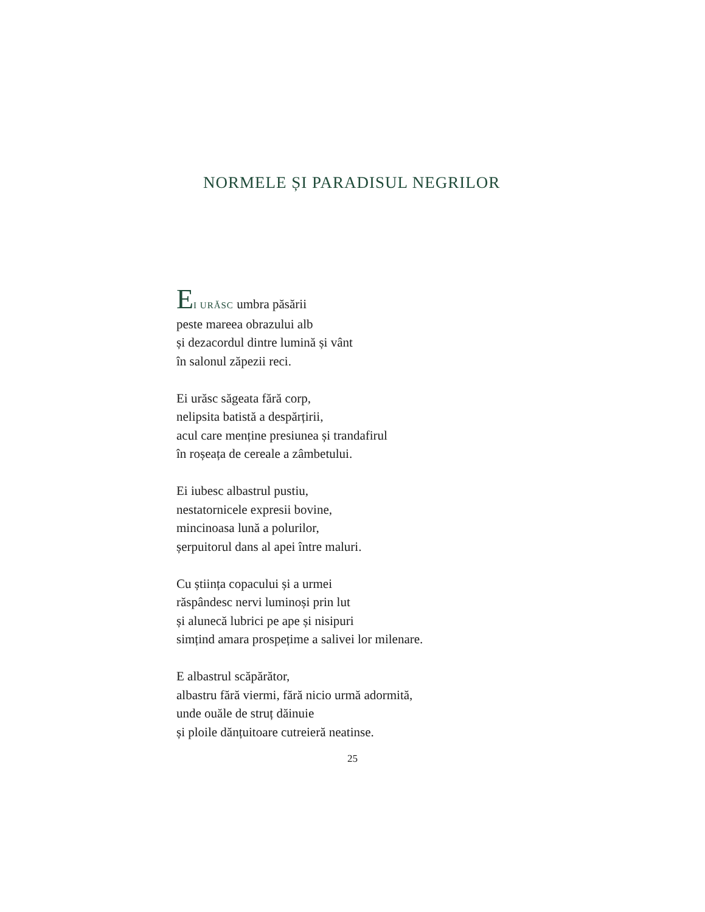NORMELE ȘI PARADISUL NEGRILOR
EI URĂSC umbra păsării
peste mareea obrazului alb
și dezacordul dintre lumină și vânt
în salonul zăpezii reci.
Ei urăsc săgeata fără corp,
nelipsita batistă a despărțirii,
acul care menține presiunea și trandafirul
în roșeața de cereale a zâmbetului.
Ei iubesc albastrul pustiu,
nestatornicele expresii bovine,
mincinoasa lună a polurilor,
șerpuitorul dans al apei între maluri.
Cu știința copacului și a urmei
răspândesc nervi luminoși prin lut
și alunecă lubrici pe ape și nisipuri
simțind amara prospețime a salivei lor milenare.
E albastrul scăpărător,
albastru fără viermi, fără nicio urmă adormită,
unde ouăle de struț dăinuie
și ploile dănțuitoare cutreieră neatinse.
25